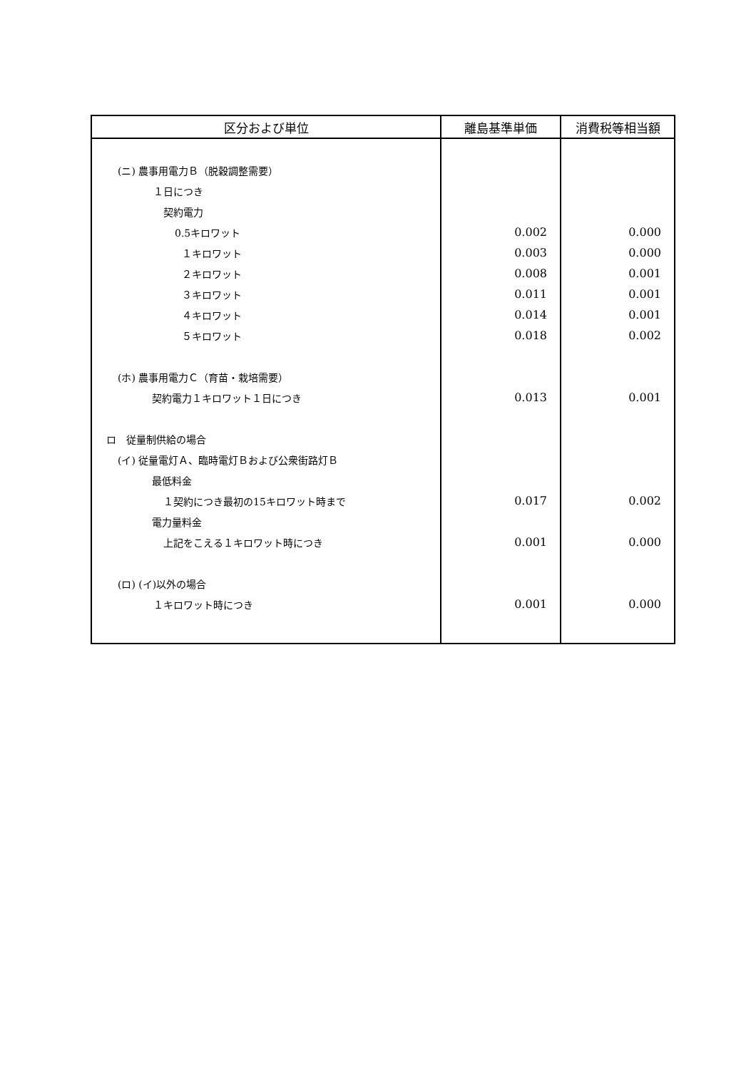| 区分および単位 | 離島基準単価 | 消費税等相当額 |
| --- | --- | --- |
| (ニ) 農事用電力Ｂ（脱穀調整需要） | | |
| １日につき | | |
| 契約電力 | | |
| 0.5キロワット | 0.002 | 0.000 |
| １キロワット | 0.003 | 0.000 |
| ２キロワット | 0.008 | 0.001 |
| ３キロワット | 0.011 | 0.001 |
| ４キロワット | 0.014 | 0.001 |
| ５キロワット | 0.018 | 0.002 |
| (ホ) 農事用電力Ｃ（育苗・栽培需要） | | |
| 契約電力１キロワット１日につき | 0.013 | 0.001 |
| ロ 従量制供給の場合 | | |
| (イ) 従量電灯Ａ、臨時電灯Ｂおよび公衆街路灯Ｂ | | |
| 最低料金 | | |
| １契約につき最初の15キロワット時まで | 0.017 | 0.002 |
| 電力量料金 | | |
| 上記をこえる１キロワット時につき | 0.001 | 0.000 |
| (ロ) (イ)以外の場合 | | |
| １キロワット時につき | 0.001 | 0.000 |